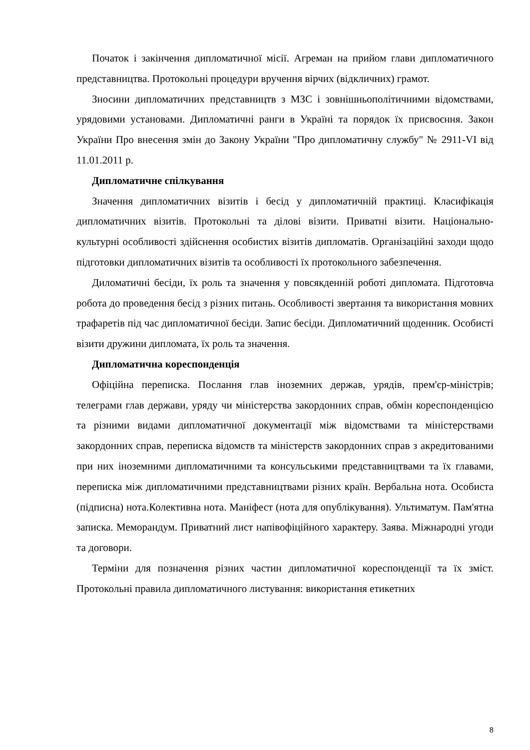Початок і закінчення дипломатичної місії. Агреман на прийом глави дипломатичного представництва. Протокольні процедури вручення вірчих (відкличних) грамот.
Зносини дипломатичних представництв з МЗС і зовнішньополітичними відомствами, урядовими установами. Дипломатичні ранги в Україні та порядок їх присвоєння. Закон України Про внесення змін до Закону України "Про дипломатичну службу" № 2911-VI від 11.01.2011 р.
Дипломатичне спілкування
Значення дипломатичних візитів і бесід у дипломатичній практиці. Класифікація дипломатичних візитів. Протокольні та ділові візити. Приватні візити. Національно-культурні особливості здійснення особистих візитів дипломатів. Організаційні заходи щодо підготовки дипломатичних візитів та особливості їх протокольного забезпечення.
Диломатичні бесіди, їх роль та значення у повсякденній роботі дипломата. Підготовча робота до проведення бесід з різних питань. Особливості звертання та використання мовних трафаретів під час дипломатичної бесіди. Запис бесіди. Дипломатичний щоденник. Особисті візити дружини дипломата, їх роль та значення.
Дипломатична кореспонденція
Офіційна переписка. Послання глав іноземних держав, урядів, прем'єр-міністрів; телеграми глав держави, уряду чи міністерства закордонних справ, обмін кореспонденцією та різними видами дипломатичної документації між відомствами та міністерствами закордонних справ, переписка відомств та міністерств закордонних справ з акредитованими при них іноземними дипломатичними та консульськими представництвами та їх главами, переписка між дипломатичними представництвами різних країн. Вербальна нота. Особиста (підписна) нота.Колективна нота. Маніфест (нота для опублікування). Ультиматум. Пам'ятна записка. Меморандум. Приватний лист напівофіційного характеру. Заява. Міжнародні угоди та договори.
Терміни для позначення різних частин дипломатичної кореспонденції та їх зміст. Протокольні правила дипломатичного листування: використання етикетних
8